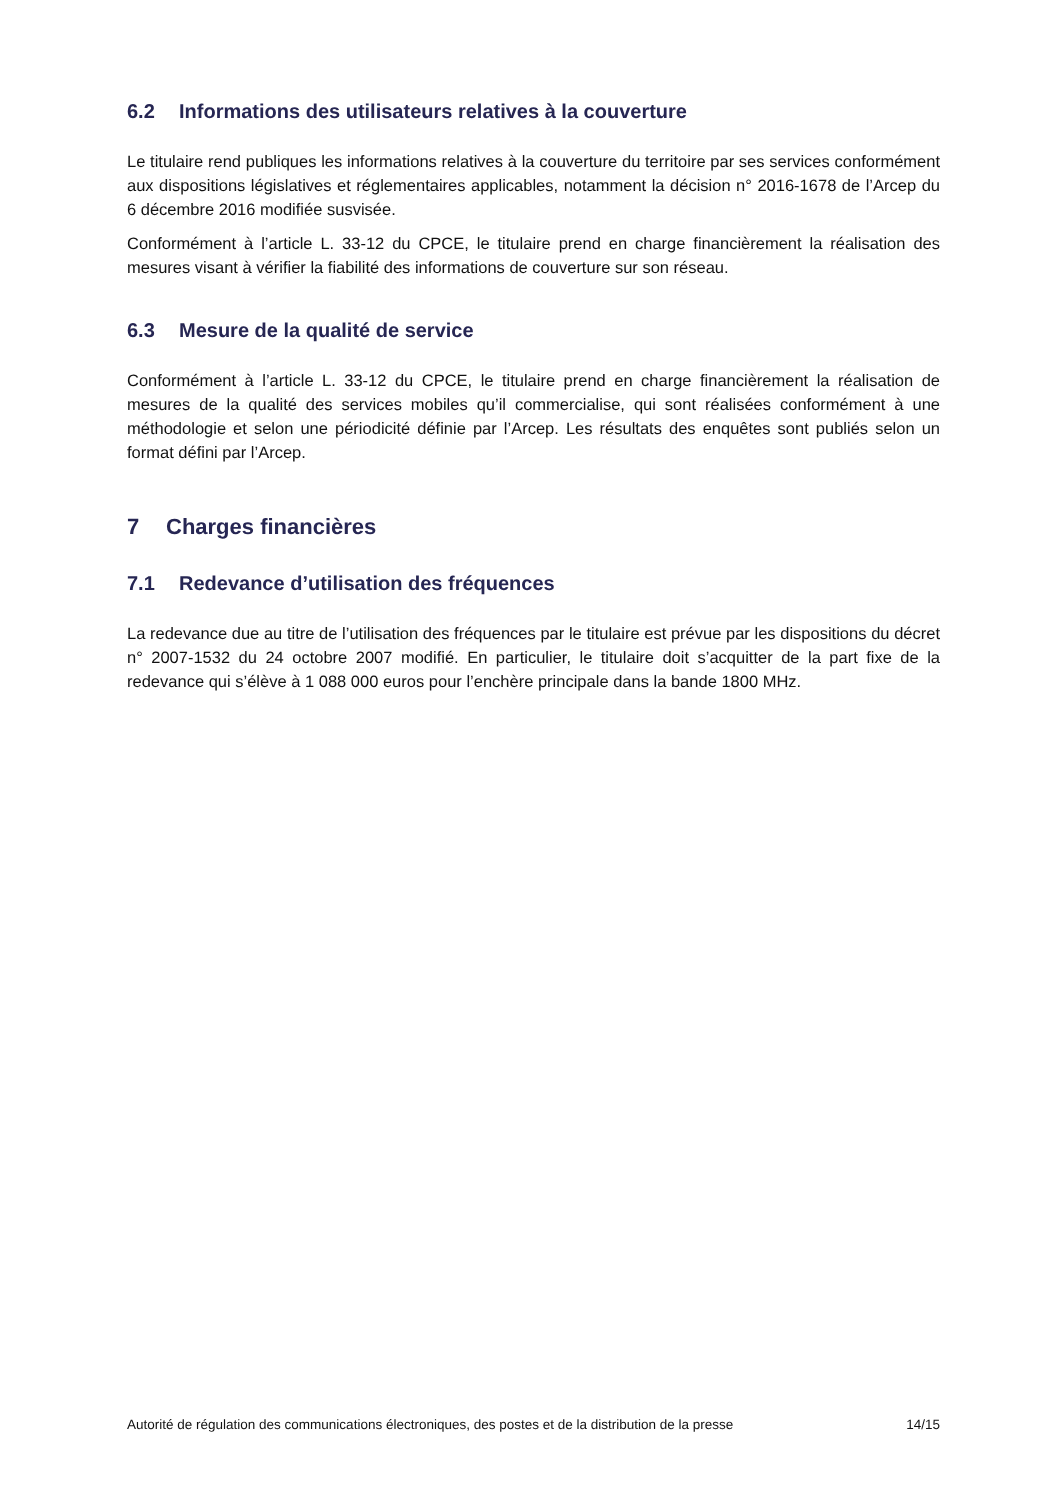6.2 Informations des utilisateurs relatives à la couverture
Le titulaire rend publiques les informations relatives à la couverture du territoire par ses services conformément aux dispositions législatives et réglementaires applicables, notamment la décision n° 2016-1678 de l’Arcep du 6 décembre 2016 modifiée susvisée.
Conformément à l’article L. 33-12 du CPCE, le titulaire prend en charge financièrement la réalisation des mesures visant à vérifier la fiabilité des informations de couverture sur son réseau.
6.3 Mesure de la qualité de service
Conformément à l’article L. 33-12 du CPCE, le titulaire prend en charge financièrement la réalisation de mesures de la qualité des services mobiles qu’il commercialise, qui sont réalisées conformément à une méthodologie et selon une périodicité définie par l’Arcep. Les résultats des enquêtes sont publiés selon un format défini par l’Arcep.
7 Charges financières
7.1 Redevance d’utilisation des fréquences
La redevance due au titre de l’utilisation des fréquences par le titulaire est prévue par les dispositions du décret n° 2007-1532 du 24 octobre 2007 modifié. En particulier, le titulaire doit s’acquitter de la part fixe de la redevance qui s’élève à 1 088 000 euros pour l’enchère principale dans la bande 1800 MHz.
Autorité de régulation des communications électroniques, des postes et de la distribution de la presse 14/15